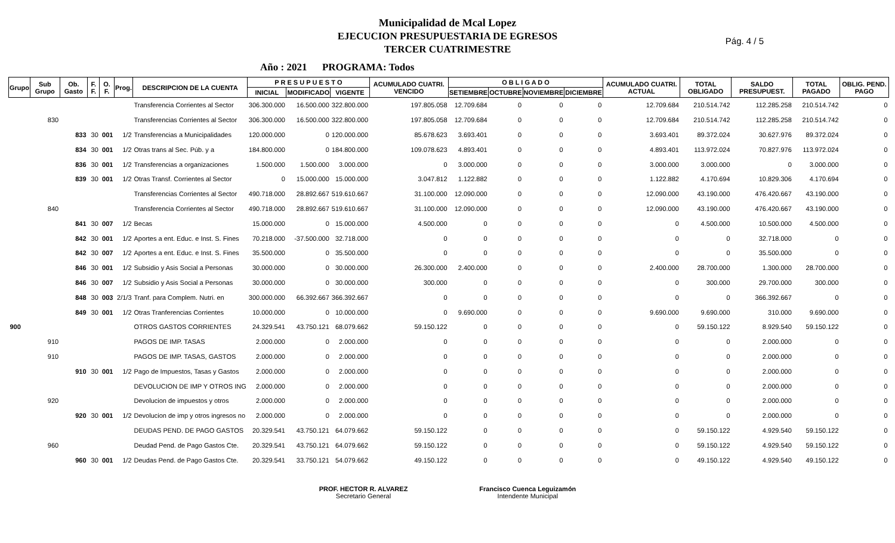Municipalidad de Mcal Lopez
EJECUCION PRESUPUESTARIA DE EGRESOS
TERCER CUATRIMESTRE
Pág. 4 / 5
Año : 2021 PROGRAMA: Todos
| Grupo | Sub Grupo | Ob. Gasto | F. F. | O. F. | Prog. | DESCRIPCION DE LA CUENTA | P R E S U P U E S T O | | | ACUMULADO CUATRI. VENCIDO | O B L I G A D O | | | | ACUMULADO CUATRI. ACTUAL | TOTAL OBLIGADO | SALDO PRESUPUEST. | TOTAL PAGADO | OBLIG. PEND. PAGO |
| --- | --- | --- | --- | --- | --- | --- | --- | --- | --- | --- | --- | --- | --- | --- | --- | --- | --- | --- | --- |
| | | | | | | | INICIAL | MODIFICADO | VIGENTE | | SETIEMBRE | OCTUBRE | NOVIEMBRE | DICIEMBRE | | | | | |
| | | | | | | Transferencia Corrientes al Sector | 306.300.000 | 16.500.000 | 322.800.000 | 197.805.058 | 12.709.684 | 0 | 0 | 0 | 12.709.684 | 210.514.742 | 112.285.258 | 210.514.742 | 0 |
| | 830 | | | | | Transferencias Corrientes al Sector | 306.300.000 | 16.500.000 | 322.800.000 | 197.805.058 | 12.709.684 | 0 | 0 | 0 | 12.709.684 | 210.514.742 | 112.285.258 | 210.514.742 | 0 |
| | | 833 | 30 | 001 | 1/2 | Transferencias a Municipalidades | 120.000.000 | 0 | 120.000.000 | 85.678.623 | 3.693.401 | 0 | 0 | 0 | 3.693.401 | 89.372.024 | 30.627.976 | 89.372.024 | 0 |
| | | 834 | 30 | 001 | 1/2 | Otras trans al Sec. Púb. y a | 184.800.000 | 0 | 184.800.000 | 109.078.623 | 4.893.401 | 0 | 0 | 0 | 4.893.401 | 113.972.024 | 70.827.976 | 113.972.024 | 0 |
| | | 836 | 30 | 001 | 1/2 | Transferencias a organizaciones | 1.500.000 | 1.500.000 | 3.000.000 | 0 | 3.000.000 | 0 | 0 | 0 | 3.000.000 | 3.000.000 | 0 | 3.000.000 | 0 |
| | | 839 | 30 | 001 | 1/2 | Otras Transf. Corrientes al Sector | 0 | 15.000.000 | 15.000.000 | 3.047.812 | 1.122.882 | 0 | 0 | 0 | 1.122.882 | 4.170.694 | 10.829.306 | 4.170.694 | 0 |
| | | | | | | Transferencias Corrientes al Sector | 490.718.000 | 28.892.667 | 519.610.667 | 31.100.000 | 12.090.000 | 0 | 0 | 0 | 12.090.000 | 43.190.000 | 476.420.667 | 43.190.000 | 0 |
| | 840 | | | | | Transferencia Corrientes al Sector | 490.718.000 | 28.892.667 | 519.610.667 | 31.100.000 | 12.090.000 | 0 | 0 | 0 | 12.090.000 | 43.190.000 | 476.420.667 | 43.190.000 | 0 |
| | | 841 | 30 | 007 | 1/2 | Becas | 15.000.000 | 0 | 15.000.000 | 4.500.000 | 0 | 0 | 0 | 0 | 0 | 4.500.000 | 10.500.000 | 4.500.000 | 0 |
| | | 842 | 30 | 001 | 1/2 | Aportes a ent. Educ. e Inst. S. Fines | 70.218.000 | -37.500.000 | 32.718.000 | 0 | 0 | 0 | 0 | 0 | 0 | 0 | 32.718.000 | 0 | 0 |
| | | 842 | 30 | 007 | 1/2 | Aportes a ent. Educ. e Inst. S. Fines | 35.500.000 | 0 | 35.500.000 | 0 | 0 | 0 | 0 | 0 | 0 | 0 | 35.500.000 | 0 | 0 |
| | | 846 | 30 | 001 | 1/2 | Subsidio y Asis Social a Personas | 30.000.000 | 0 | 30.000.000 | 26.300.000 | 2.400.000 | 0 | 0 | 0 | 2.400.000 | 28.700.000 | 1.300.000 | 28.700.000 | 0 |
| | | 846 | 30 | 007 | 1/2 | Subsidio y Asis Social a Personas | 30.000.000 | 0 | 30.000.000 | 300.000 | 0 | 0 | 0 | 0 | 0 | 300.000 | 29.700.000 | 300.000 | 0 |
| | | 848 | 30 | 003 | 2/1/3 | Tranf. para Complem. Nutri. en | 300.000.000 | 66.392.667 | 366.392.667 | 0 | 0 | 0 | 0 | 0 | 0 | 0 | 366.392.667 | 0 | 0 |
| | | 849 | 30 | 001 | 1/2 | Otras Tranferencias Corrientes | 10.000.000 | 0 | 10.000.000 | 0 | 9.690.000 | 0 | 0 | 0 | 9.690.000 | 9.690.000 | 310.000 | 9.690.000 | 0 |
| 900 | | | | | | OTROS GASTOS CORRIENTES | 24.329.541 | 43.750.121 | 68.079.662 | 59.150.122 | 0 | 0 | 0 | 0 | 0 | 59.150.122 | 8.929.540 | 59.150.122 | 0 |
| | 910 | | | | | PAGOS DE IMP. TASAS | 2.000.000 | 0 | 2.000.000 | 0 | 0 | 0 | 0 | 0 | 0 | 0 | 2.000.000 | 0 | 0 |
| | 910 | | | | | PAGOS DE IMP. TASAS, GASTOS | 2.000.000 | 0 | 2.000.000 | 0 | 0 | 0 | 0 | 0 | 0 | 0 | 2.000.000 | 0 | 0 |
| | | 910 | 30 | 001 | 1/2 | Pago de Impuestos, Tasas y Gastos | 2.000.000 | 0 | 2.000.000 | 0 | 0 | 0 | 0 | 0 | 0 | 0 | 2.000.000 | 0 | 0 |
| | | | | | | DEVOLUCION DE IMP Y OTROS ING | 2.000.000 | 0 | 2.000.000 | 0 | 0 | 0 | 0 | 0 | 0 | 0 | 2.000.000 | 0 | 0 |
| | 920 | | | | | Devolucion de impuestos y otros | 2.000.000 | 0 | 2.000.000 | 0 | 0 | 0 | 0 | 0 | 0 | 0 | 2.000.000 | 0 | 0 |
| | | 920 | 30 | 001 | 1/2 | Devolucion de imp y otros ingresos no | 2.000.000 | 0 | 2.000.000 | 0 | 0 | 0 | 0 | 0 | 0 | 0 | 2.000.000 | 0 | 0 |
| | | | | | | DEUDAS PEND. DE PAGO GASTOS | 20.329.541 | 43.750.121 | 64.079.662 | 59.150.122 | 0 | 0 | 0 | 0 | 0 | 59.150.122 | 4.929.540 | 59.150.122 | 0 |
| | 960 | | | | | Deudad Pend. de Pago Gastos Cte. | 20.329.541 | 43.750.121 | 64.079.662 | 59.150.122 | 0 | 0 | 0 | 0 | 0 | 59.150.122 | 4.929.540 | 59.150.122 | 0 |
| | | 960 | 30 | 001 | 1/2 | Deudas Pend. de Pago Gastos Cte. | 20.329.541 | 33.750.121 | 54.079.662 | 49.150.122 | 0 | 0 | 0 | 0 | 0 | 49.150.122 | 4.929.540 | 49.150.122 | 0 |
PROF. HECTOR R. ALVAREZ
Secretario General
Francisco Cuenca Leguizamón
Intendente Municipal